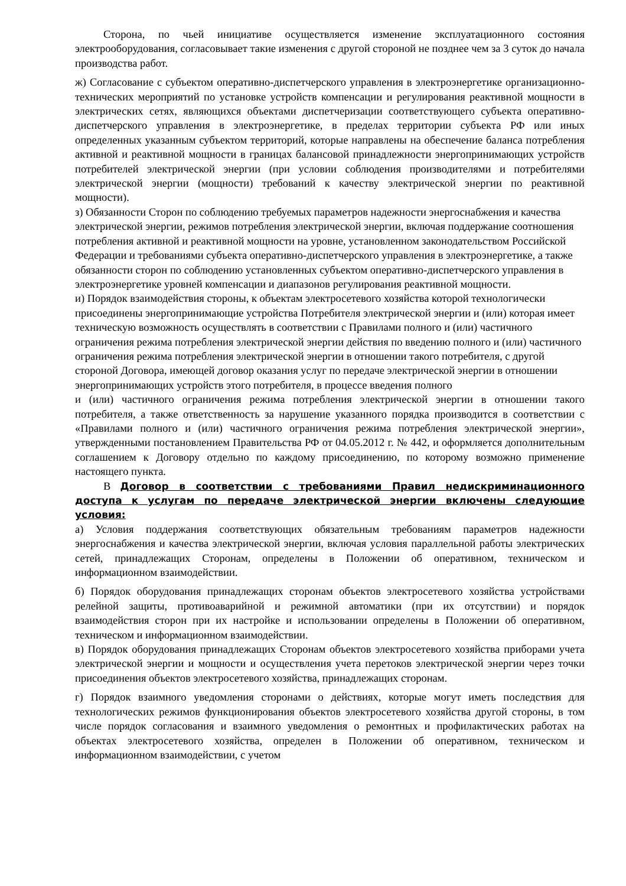Сторона, по чьей инициативе осуществляется изменение эксплуатационного состояния электрооборудования, согласовывает такие изменения с другой стороной не позднее чем за 3 суток до начала производства работ.
ж) Согласование с субъектом оперативно-диспетчерского управления в электроэнергетике организационно-технических мероприятий по установке устройств компенсации и регулирования реактивной мощности в электрических сетях, являющихся объектами диспетчеризации соответствующего субъекта оперативно-диспетчерского управления в электроэнергетике, в пределах территории субъекта РФ или иных определенных указанным субъектом территорий, которые направлены на обеспечение баланса потребления активной и реактивной мощности в границах балансовой принадлежности энергопринимающих устройств потребителей электрической энергии (при условии соблюдения производителями и потребителями электрической энергии (мощности) требований к качеству электрической энергии по реактивной мощности).
з) Обязанности Сторон по соблюдению требуемых параметров надежности энергоснабжения и качества электрической энергии, режимов потребления электрической энергии, включая поддержание соотношения потребления активной и реактивной мощности на уровне, установленном законодательством Российской Федерации и требованиями субъекта оперативно-диспетчерского управления в электроэнергетике, а также обязанности сторон по соблюдению установленных субъектом оперативно-диспетчерского управления в электроэнергетике уровней компенсации и диапазонов регулирования реактивной мощности.
и) Порядок взаимодействия стороны, к объектам электросетевого хозяйства которой технологически присоединены энергопринимающие устройства Потребителя электрической энергии и (или) которая имеет техническую возможность осуществлять в соответствии с Правилами полного и (или) частичного ограничения режима потребления электрической энергии действия по введению полного и (или) частичного ограничения режима потребления электрической энергии в отношении такого потребителя, с другой стороной Договора, имеющей договор оказания услуг по передаче электрической энергии в отношении энергопринимающих устройств этого потребителя, в процессе введения полного
и (или) частичного ограничения режима потребления электрической энергии в отношении такого потребителя, а также ответственность за нарушение указанного порядка производится в соответствии с «Правилами полного и (или) частичного ограничения режима потребления электрической энергии», утвержденными постановлением Правительства РФ от 04.05.2012 г. № 442, и оформляется дополнительным соглашением к Договору отдельно по каждому присоединению, по которому возможно применение настоящего пункта.
В Договор в соответствии с требованиями Правил недискриминационного доступа к услугам по передаче электрической энергии включены следующие условия:
а) Условия поддержания соответствующих обязательным требованиям параметров надежности энергоснабжения и качества электрической энергии, включая условия параллельной работы электрических сетей, принадлежащих Сторонам, определены в Положении об оперативном, техническом и информационном взаимодействии.
б) Порядок оборудования принадлежащих сторонам объектов электросетевого хозяйства устройствами релейной защиты, противоаварийной и режимной автоматики (при их отсутствии) и порядок взаимодействия сторон при их настройке и использовании определены в Положении об оперативном, техническом и информационном взаимодействии.
в) Порядок оборудования принадлежащих Сторонам объектов электросетевого хозяйства приборами учета электрической энергии и мощности и осуществления учета перетоков электрической энергии через точки присоединения объектов электросетевого хозяйства, принадлежащих сторонам.
г) Порядок взаимного уведомления сторонами о действиях, которые могут иметь последствия для технологических режимов функционирования объектов электросетевого хозяйства другой стороны, в том числе порядок согласования и взаимного уведомления о ремонтных и профилактических работах на объектах электросетевого хозяйства, определен в Положении об оперативном, техническом и информационном взаимодействии, с учетом